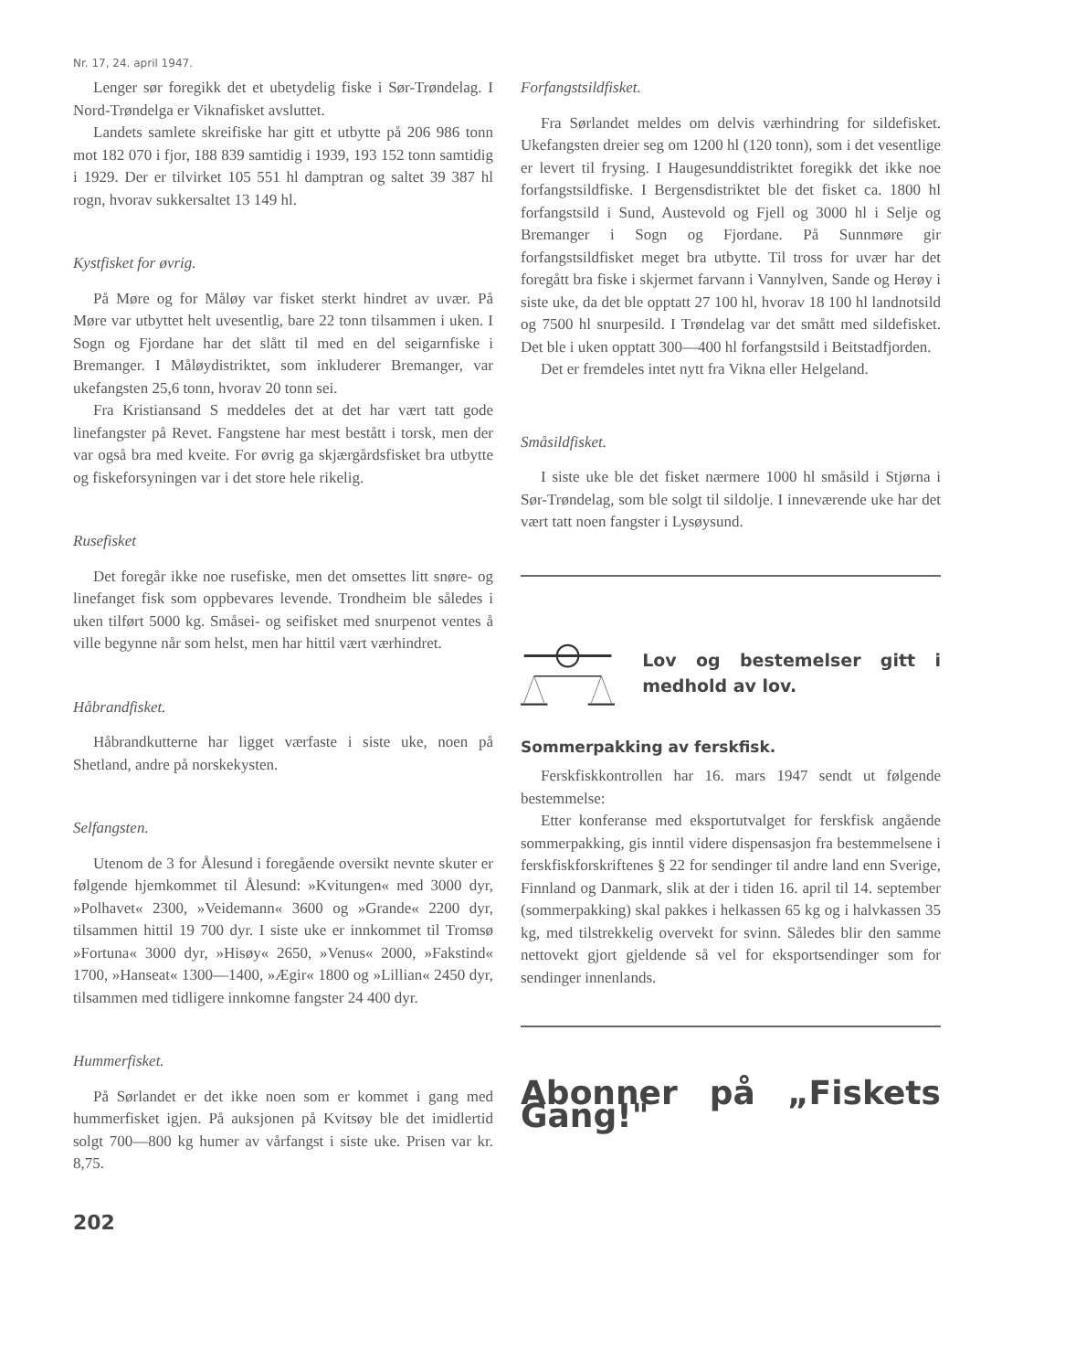Nr. 17, 24. april 1947.
Lenger sør foregikk det et ubetydelig fiske i Sør-Trøndelag. I Nord-Trøndelga er Viknafisket avsluttet.
Landets samlete skreifiske har gitt et utbytte på 206 986 tonn mot 182 070 i fjor, 188 839 samtidig i 1939, 193 152 tonn samtidig i 1929. Der er tilvirket 105 551 hl damptran og saltet 39 387 hl rogn, hvorav sukkersaltet 13 149 hl.
Kystfisket for øvrig.
På Møre og for Måløy var fisket sterkt hindret av uvær. På Møre var utbyttet helt uvesentlig, bare 22 tonn tilsammen i uken. I Sogn og Fjordane har det slått til med en del seigarnfiske i Bremanger. I Måløydistriktet, som inkluderer Bremanger, var ukefangsten 25,6 tonn, hvorav 20 tonn sei.
Fra Kristiansand S meddeles det at det har vært tatt gode linefangster på Revet. Fangstene har mest bestått i torsk, men der var også bra med kveite. For øvrig ga skjærgårdsfisket bra utbytte og fiskeforsyningen var i det store hele rikelig.
Rusefisket
Det foregår ikke noe rusefiske, men det omsettes litt snøre- og linefanget fisk som oppbevares levende. Trondheim ble således i uken tilført 5000 kg. Småsei- og seifisket med snurpenot ventes å ville begynne når som helst, men har hittil vært værhindret.
Håbrandfisket.
Håbrandkutterne har ligget værfaste i siste uke, noen på Shetland, andre på norskekysten.
Selfangsten.
Utenom de 3 for Ålesund i foregående oversikt nevnte skuter er følgende hjemkommet til Ålesund: »Kvitungen« med 3000 dyr, »Polhavet« 2300, »Veidemann« 3600 og »Grande« 2200 dyr, tilsammen hittil 19 700 dyr. I siste uke er innkommet til Tromsø »Fortuna« 3000 dyr, »Hisøy« 2650, »Venus« 2000, »Fakstind« 1700, »Hanseat« 1300—1400, »Ægir« 1800 og »Lillian« 2450 dyr, tilsammen med tidligere innkomne fangster 24 400 dyr.
Hummerfisket.
På Sørlandet er det ikke noen som er kommet i gang med hummerfisket igjen. På auksjonen på Kvitsøy ble det imidlertid solgt 700—800 kg humer av vårfangst i siste uke. Prisen var kr. 8,75.
202
Forfangstsildfisket.
Fra Sørlandet meldes om delvis værhindring for sildefisket. Ukefangsten dreier seg om 1200 hl (120 tonn), som i det vesentlige er levert til frysing. I Haugesunddistriktet foregikk det ikke noe forfangstsildfiske. I Bergensdistriktet ble det fisket ca. 1800 hl forfangstsild i Sund, Austevold og Fjell og 3000 hl i Selje og Bremanger i Sogn og Fjordane. På Sunnmøre gir forfangstsildfisket meget bra utbytte. Til tross for uvær har det foregått bra fiske i skjermet farvann i Vannylven, Sande og Herøy i siste uke, da det ble opptatt 27 100 hl, hvorav 18 100 hl landnotsild og 7500 hl snurpesild. I Trøndelag var det smått med sildefisket. Det ble i uken opptatt 300—400 hl forfangstsild i Beitstadfjorden.
Det er fremdeles intet nytt fra Vikna eller Helgeland.
Småsildfisket.
I siste uke ble det fisket nærmere 1000 hl småsild i Stjørna i Sør-Trøndelag, som ble solgt til sildolje. I inneværende uke har det vært tatt noen fangster i Lysøysund.
Lov og bestemelser gitt i medhold av lov.
Sommerpakking av ferskfisk.
Ferskfiskkontrollen har 16. mars 1947 sendt ut følgende bestemmelse:
Etter konferanse med eksportutvalget for ferskfisk angående sommerpakking, gis inntil videre dispensasjon fra bestemmelsene i ferskfiskforskriftenes § 22 for sendinger til andre land enn Sverige, Finnland og Danmark, slik at der i tiden 16. april til 14. september (sommerpakking) skal pakkes i helkassen 65 kg og i halvkassen 35 kg, med tilstrekkelig overvekt for svinn. Således blir den samme nettovekt gjort gjeldende så vel for eksportsendinger som for sendinger innenlands.
Abonner på „Fiskets Gang!"